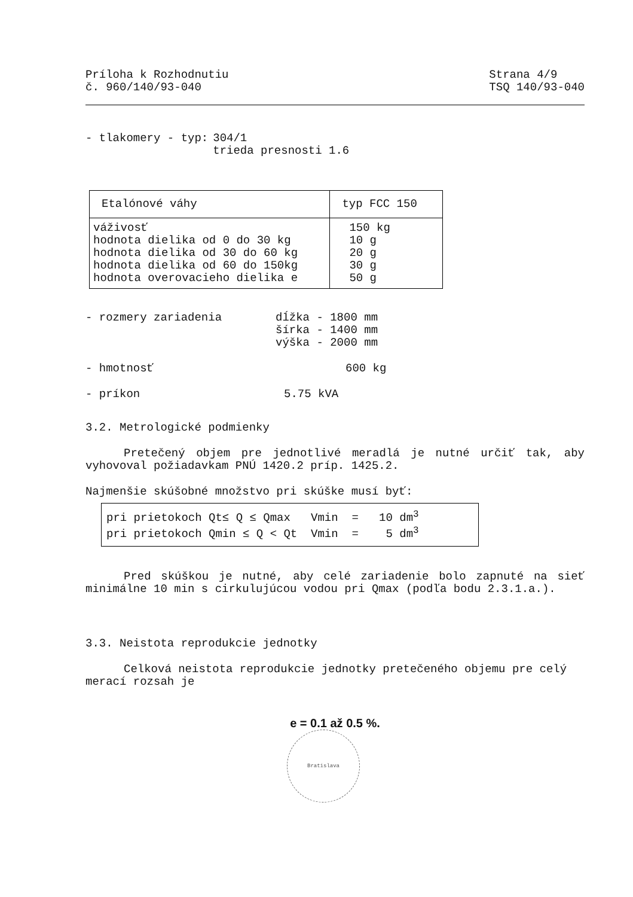Príloha k Rozhodnutiu
č. 960/140/93-040
Strana 4/9
TSQ 140/93-040
| - tlakomery - typ: | 304/1 trieda presnosti 1.6 |
| Etalónové váhy | typ FCC 150 |
| --- | --- |
| váživosť hodnota dielika od 0 do 30 kg hodnota dielika od 30 do 60 kg hodnota dielika od 60 do 150kg hodnota overovacieho dielika e | 150 kg 10 g 20 g 30 g 50 g |
| - rozmery zariadenia | dĺžka - 1800 mm šírka - 1400 mm výška - 2000 mm |
| - hmotnosť | 600 kg |
| - príkon | 5.75 kVA |
3.2. Metrologické podmienky
Pretečený objem pre jednotlivé meradlá je nutné určiť tak, aby vyhovoval požiadavkam PNÚ 1420.2 príp. 1425.2.
Najmenšie skúšobné množstvo pri skúške musí byť:
| pri prietokoch Qt≤ Q ≤ Qmax Vmin = 10 dm<sup>3</sup> pri prietokoch Qmin ≤ Q < Qt Vmin = 5 dm<sup>3</sup> |
Pred skúškou je nutné, aby celé zariadenie bolo zapnuté na sieť minimálne 10 min s cirkulujúcou vodou pri Qmax (podľa bodu 2.3.1.a.).
3.3. Neistota reprodukcie jednotky
Celková neistota reprodukcie jednotky pretečeného objemu pre celý merací rozsah je
e = 0.1 až 0.5 %.
Bratislava